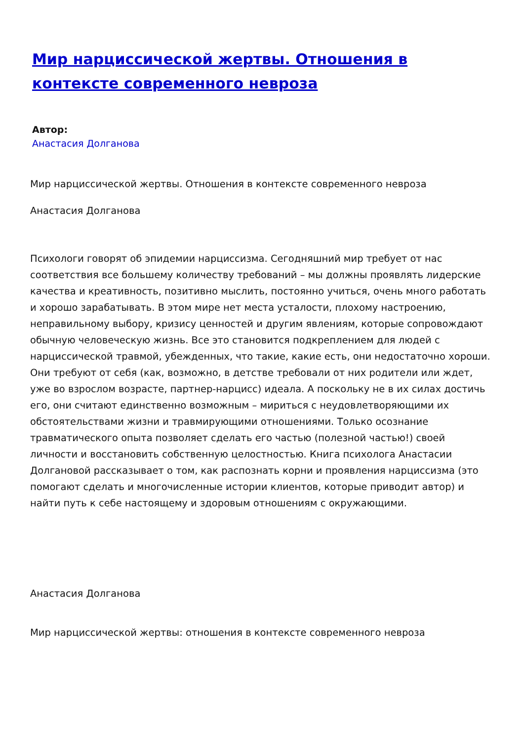Мир нарциссической жертвы. Отношения в контексте современного невроза
Автор:
Анастасия Долганова
Мир нарциссической жертвы. Отношения в контексте современного невроза
Анастасия Долганова
Психологи говорят об эпидемии нарциссизма. Сегодняшний мир требует от нас соответствия все большему количеству требований – мы должны проявлять лидерские качества и креативность, позитивно мыслить, постоянно учиться, очень много работать и хорошо зарабатывать. В этом мире нет места усталости, плохому настроению, неправильному выбору, кризису ценностей и другим явлениям, которые сопровождают обычную человеческую жизнь. Все это становится подкреплением для людей с нарциссической травмой, убежденных, что такие, какие есть, они недостаточно хороши. Они требуют от себя (как, возможно, в детстве требовали от них родители или ждет, уже во взрослом возрасте, партнер-нарцисс) идеала. А поскольку не в их силах достичь его, они считают единственно возможным – мириться с неудовлетворяющими их обстоятельствами жизни и травмирующими отношениями. Только осознание травматического опыта позволяет сделать его частью (полезной частью!) своей личности и восстановить собственную целостностью. Книга психолога Анастасии Долгановой рассказывает о том, как распознать корни и проявления нарциссизма (это помогают сделать и многочисленные истории клиентов, которые приводит автор) и найти путь к себе настоящему и здоровым отношениям с окружающими.
Анастасия Долганова
Мир нарциссической жертвы: отношения в контексте современного невроза